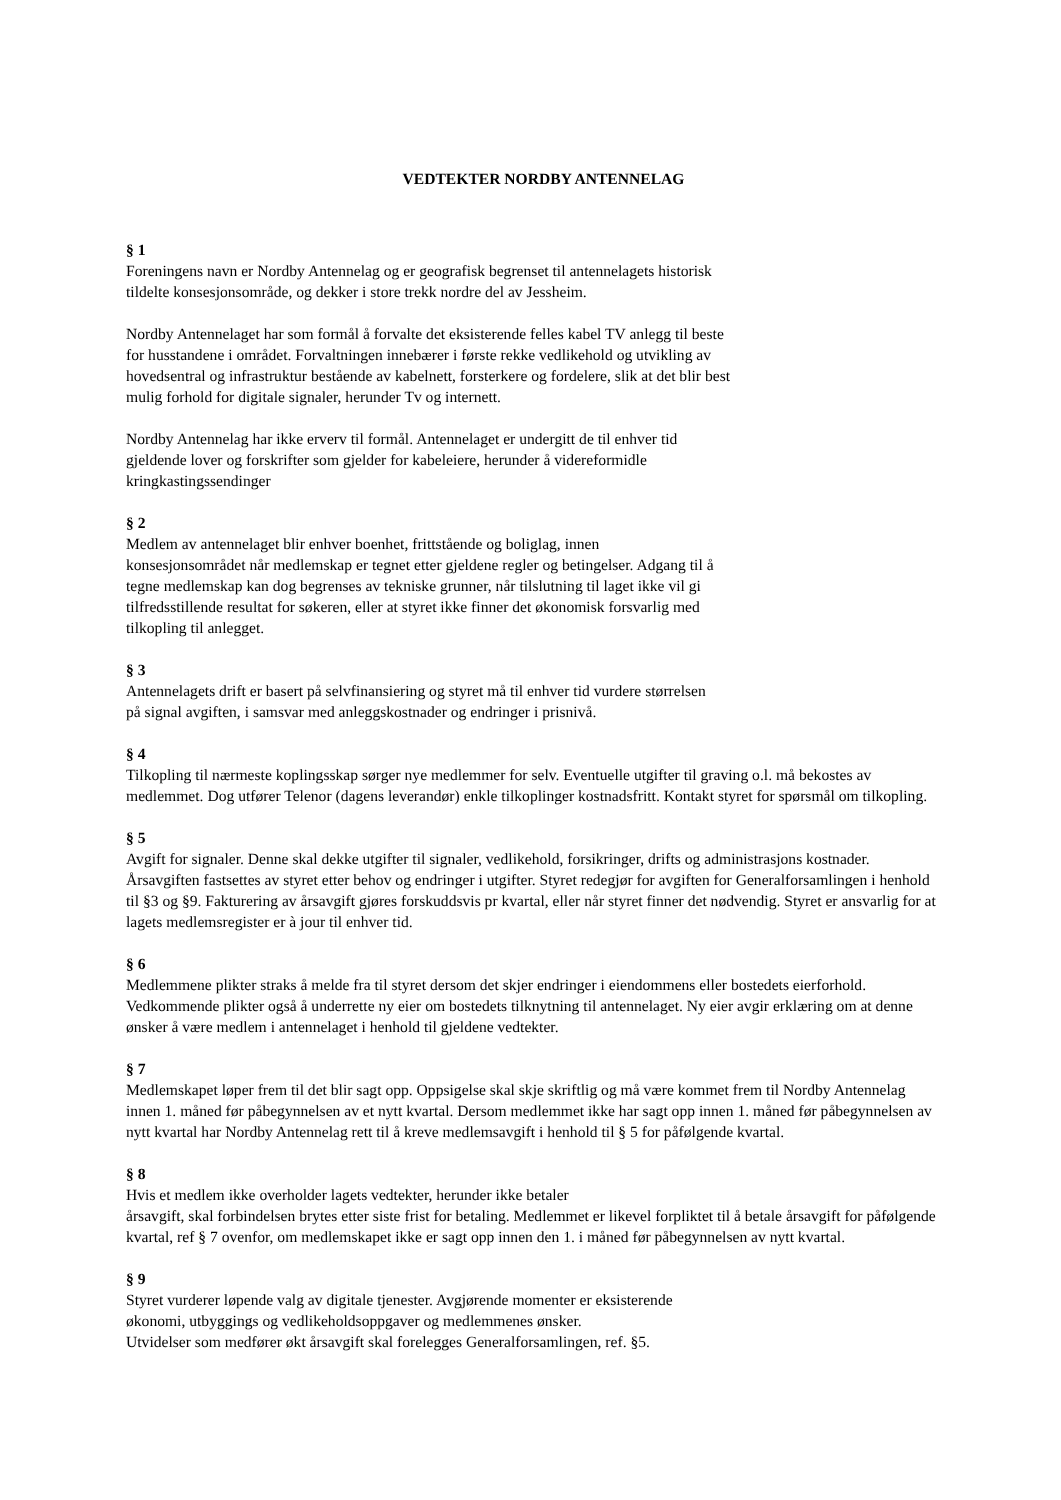VEDTEKTER NORDBY ANTENNELAG
§ 1
Foreningens navn er Nordby Antennelag og er geografisk begrenset til antennelagets historisk
tildelte konsesjonsområde, og dekker i store trekk nordre del av Jessheim.
Nordby Antennelaget har som formål å forvalte det eksisterende felles kabel TV anlegg til beste
for husstandene i området. Forvaltningen innebærer i første rekke vedlikehold og utvikling av
hovedsentral og infrastruktur bestående av kabelnett, forsterkere og fordelere, slik at det blir best
mulig forhold for digitale signaler, herunder Tv og internett.
Nordby Antennelag har ikke erverv til formål. Antennelaget er undergitt de til enhver tid
gjeldende lover og forskrifter som gjelder for kabeleiere, herunder å videreformidle
kringkastingssendinger
§ 2
Medlem av antennelaget blir enhver boenhet, frittstående og boliglag, innen
konsesjonsområdet når medlemskap er tegnet etter gjeldene regler og betingelser. Adgang til å
tegne medlemskap kan dog begrenses av tekniske grunner, når tilslutning til laget ikke vil gi
tilfredsstillende resultat for søkeren, eller at styret ikke finner det økonomisk forsvarlig med
tilkopling til anlegget.
§ 3
Antennelagets drift er basert på selvfinansiering og styret må til enhver tid vurdere størrelsen
på signal avgiften, i samsvar med anleggskostnader og endringer i prisnivå.
§ 4
Tilkopling til nærmeste koplingsskap sørger nye medlemmer for selv. Eventuelle utgifter til graving o.l. må bekostes av medlemmet. Dog utfører Telenor (dagens leverandør) enkle tilkoplinger kostnadsfritt. Kontakt styret for spørsmål om tilkopling.
§ 5
Avgift for signaler. Denne skal dekke utgifter til signaler, vedlikehold, forsikringer, drifts og administrasjons kostnader. Årsavgiften fastsettes av styret etter behov og endringer i utgifter. Styret redegjør for avgiften for Generalforsamlingen i henhold til §3 og §9. Fakturering av årsavgift gjøres forskuddsvis pr kvartal, eller når styret finner det nødvendig. Styret er ansvarlig for at lagets medlemsregister er à jour til enhver tid.
§ 6
Medlemmene plikter straks å melde fra til styret dersom det skjer endringer i eiendommens eller bostedets eierforhold. Vedkommende plikter også å underrette ny eier om bostedets tilknytning til antennelaget. Ny eier avgir erklæring om at denne ønsker å være medlem i antennelaget i henhold til gjeldene vedtekter.
§ 7
Medlemskapet løper frem til det blir sagt opp. Oppsigelse skal skje skriftlig og må være kommet frem til Nordby Antennelag innen 1. måned før påbegynnelsen av et nytt kvartal. Dersom medlemmet ikke har sagt opp innen 1. måned før påbegynnelsen av nytt kvartal har Nordby Antennelag rett til å kreve medlemsavgift i henhold til § 5 for påfølgende kvartal.
§ 8
Hvis et medlem ikke overholder lagets vedtekter, herunder ikke betaler
årsavgift, skal forbindelsen brytes etter siste frist for betaling. Medlemmet er likevel forpliktet til å betale årsavgift for påfølgende kvartal, ref § 7 ovenfor, om medlemskapet ikke er sagt opp innen den 1. i måned før påbegynnelsen av nytt kvartal.
§ 9
Styret vurderer løpende valg av digitale tjenester. Avgjørende momenter er eksisterende
økonomi, utbyggings og vedlikeholdsoppgaver og medlemmenes ønsker.
Utvidelser som medfører økt årsavgift skal forelegges Generalforsamlingen, ref. §5.